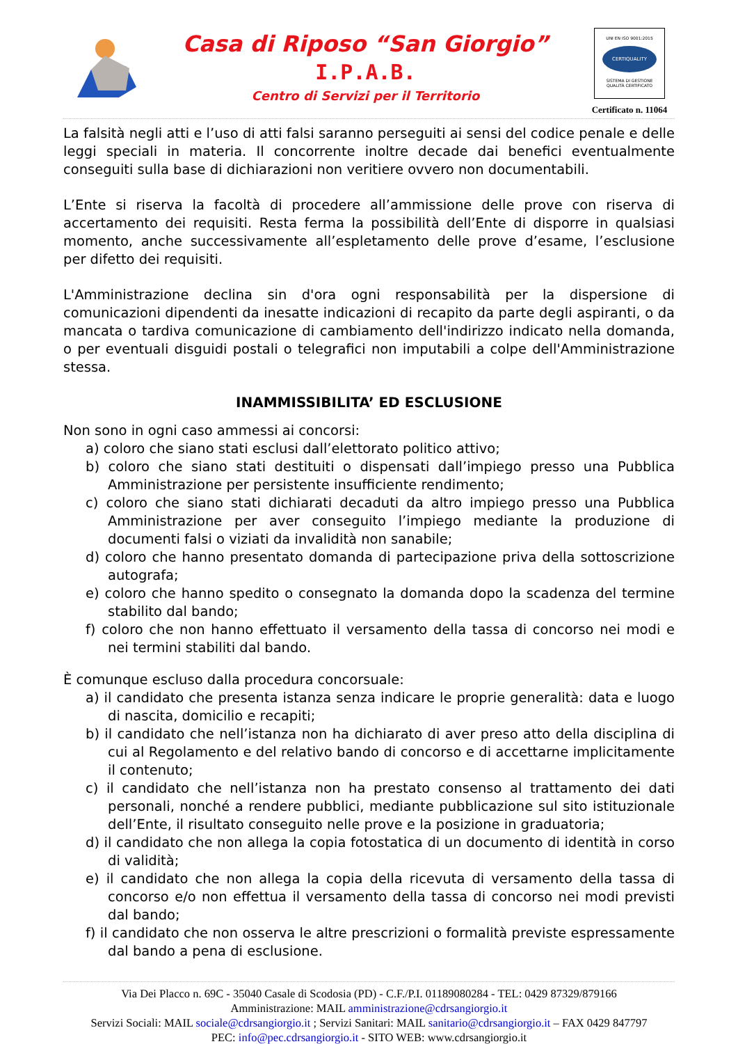Casa di Riposo “San Giorgio”
I.P.A.B.
Centro di Servizi per il Territorio
UNI EN ISO 9001:2015
CERTIQUALITY
SISTEMA DI GESTIONE
QUALITÀ CERTIFICATO
Certificato n. 11064
La falsità negli atti e l’uso di atti falsi saranno perseguiti ai sensi del codice penale e delle leggi speciali in materia. Il concorrente inoltre decade dai benefici eventualmente conseguiti sulla base di dichiarazioni non veritiere ovvero non documentabili.
L’Ente si riserva la facoltà di procedere all’ammissione delle prove con riserva di accertamento dei requisiti. Resta ferma la possibilità dell’Ente di disporre in qualsiasi momento, anche successivamente all’espletamento delle prove d’esame, l’esclusione per difetto dei requisiti.
L'Amministrazione declina sin d'ora ogni responsabilità per la dispersione di comunicazioni dipendenti da inesatte indicazioni di recapito da parte degli aspiranti, o da mancata o tardiva comunicazione di cambiamento dell'indirizzo indicato nella domanda, o per eventuali disguidi postali o telegrafici non imputabili a colpe dell'Amministrazione stessa.
INAMMISSIBILITA’ ED ESCLUSIONE
Non sono in ogni caso ammessi ai concorsi:
a) coloro che siano stati esclusi dall’elettorato politico attivo;
b) coloro che siano stati destituiti o dispensati dall’impiego presso una Pubblica Amministrazione per persistente insufficiente rendimento;
c) coloro che siano stati dichiarati decaduti da altro impiego presso una Pubblica Amministrazione per aver conseguito l’impiego mediante la produzione di documenti falsi o viziati da invalidità non sanabile;
d) coloro che hanno presentato domanda di partecipazione priva della sottoscrizione autografa;
e) coloro che hanno spedito o consegnato la domanda dopo la scadenza del termine stabilito dal bando;
f) coloro che non hanno effettuato il versamento della tassa di concorso nei modi e nei termini stabiliti dal bando.
È comunque escluso dalla procedura concorsuale:
a) il candidato che presenta istanza senza indicare le proprie generalità: data e luogo di nascita, domicilio e recapiti;
b) il candidato che nell’istanza non ha dichiarato di aver preso atto della disciplina di cui al Regolamento e del relativo bando di concorso e di accettarne implicitamente il contenuto;
c) il candidato che nell’istanza non ha prestato consenso al trattamento dei dati personali, nonché a rendere pubblici, mediante pubblicazione sul sito istituzionale dell’Ente, il risultato conseguito nelle prove e la posizione in graduatoria;
d) il candidato che non allega la copia fotostatica di un documento di identità in corso di validità;
e) il candidato che non allega la copia della ricevuta di versamento della tassa di concorso e/o non effettua il versamento della tassa di concorso nei modi previsti dal bando;
f) il candidato che non osserva le altre prescrizioni o formalità previste espressamente dal bando a pena di esclusione.
Via Dei Placco n. 69C - 35040 Casale di Scodosia (PD) - C.F./P.I. 01189080284 - TEL: 0429 87329/879166
Amministrazione: MAIL amministrazione@cdrsangiorgio.it
Servizi Sociali: MAIL sociale@cdrsangiorgio.it ; Servizi Sanitari: MAIL sanitario@cdrsangiorgio.it – FAX 0429 847797
PEC: info@pec.cdrsangiorgio.it - SITO WEB: www.cdrsangiorgio.it